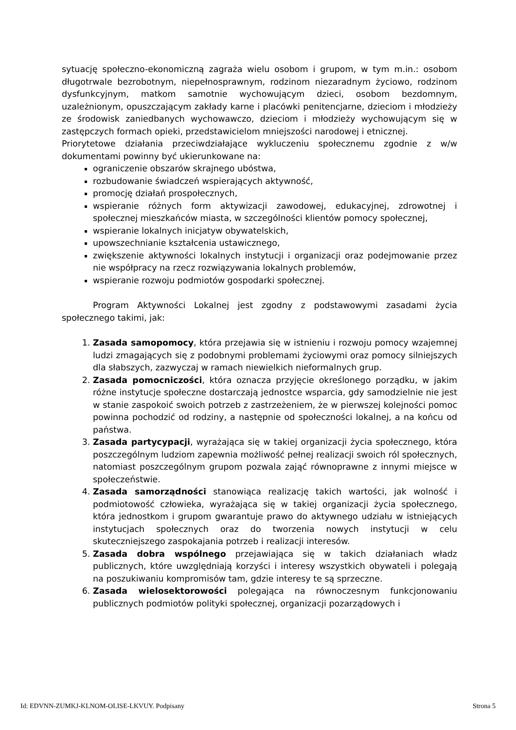sytuację społeczno-ekonomiczną zagraża wielu osobom i grupom, w tym m.in.: osobom długotrwale bezrobotnym, niepełnosprawnym, rodzinom niezaradnym życiowo, rodzinom dysfunkcyjnym, matkom samotnie wychowującym dzieci, osobom bezdomnym, uzależnionym, opuszczającym zakłady karne i placówki penitencjarne, dzieciom i młodzieży ze środowisk zaniedbanych wychowawczo, dzieciom i młodzieży wychowującym się w zastępczych formach opieki, przedstawicielom mniejszości narodowej i etnicznej.
Priorytetowe działania przeciwdziałające wykluczeniu społecznemu zgodnie z w/w dokumentami powinny być ukierunkowane na:
ograniczenie obszarów skrajnego ubóstwa,
rozbudowanie świadczeń wspierających aktywność,
promocję działań prospołecznych,
wspieranie różnych form aktywizacji zawodowej, edukacyjnej, zdrowotnej i społecznej mieszkańców miasta, w szczególności klientów pomocy społecznej,
wspieranie lokalnych inicjatyw obywatelskich,
upowszechnianie kształcenia ustawicznego,
zwiększenie aktywności lokalnych instytucji i organizacji oraz podejmowanie przez nie współpracy na rzecz rozwiązywania lokalnych problemów,
wspieranie rozwoju podmiotów gospodarki społecznej.
Program Aktywności Lokalnej jest zgodny z podstawowymi zasadami życia społecznego takimi, jak:
1. Zasada samopomocy, która przejawia się w istnieniu i rozwoju pomocy wzajemnej ludzi zmagających się z podobnymi problemami życiowymi oraz pomocy silniejszych dla słabszych, zazwyczaj w ramach niewielkich nieformalnych grup.
2. Zasada pomocniczości, która oznacza przyjęcie określonego porządku, w jakim różne instytucje społeczne dostarczają jednostce wsparcia, gdy samodzielnie nie jest w stanie zaspokoić swoich potrzeb z zastrzeżeniem, że w pierwszej kolejności pomoc powinna pochodzić od rodziny, a następnie od społeczności lokalnej, a na końcu od państwa.
3. Zasada partycypacji, wyrażająca się w takiej organizacji życia społecznego, która poszczególnym ludziom zapewnia możliwość pełnej realizacji swoich ról społecznych, natomiast poszczególnym grupom pozwala zająć równoprawne z innymi miejsce w społeczeństwie.
4. Zasada samorządności stanowiąca realizację takich wartości, jak wolność i podmiotowość człowieka, wyrażająca się w takiej organizacji życia społecznego, która jednostkom i grupom gwarantuje prawo do aktywnego udziału w istniejących instytucjach społecznych oraz do tworzenia nowych instytucji w celu skuteczniejszego zaspokajania potrzeb i realizacji interesów.
5. Zasada dobra wspólnego przejawiająca się w takich działaniach władz publicznych, które uwzględniają korzyści i interesy wszystkich obywateli i polegają na poszukiwaniu kompromisów tam, gdzie interesy te są sprzeczne.
6. Zasada wielosektorowości polegająca na równoczesnym funkcjonowaniu publicznych podmiotów polityki społecznej, organizacji pozarządowych i
Id: EDVNN-ZUMKJ-KLNOM-OLISE-LKVUY. Podpisany Strona 5